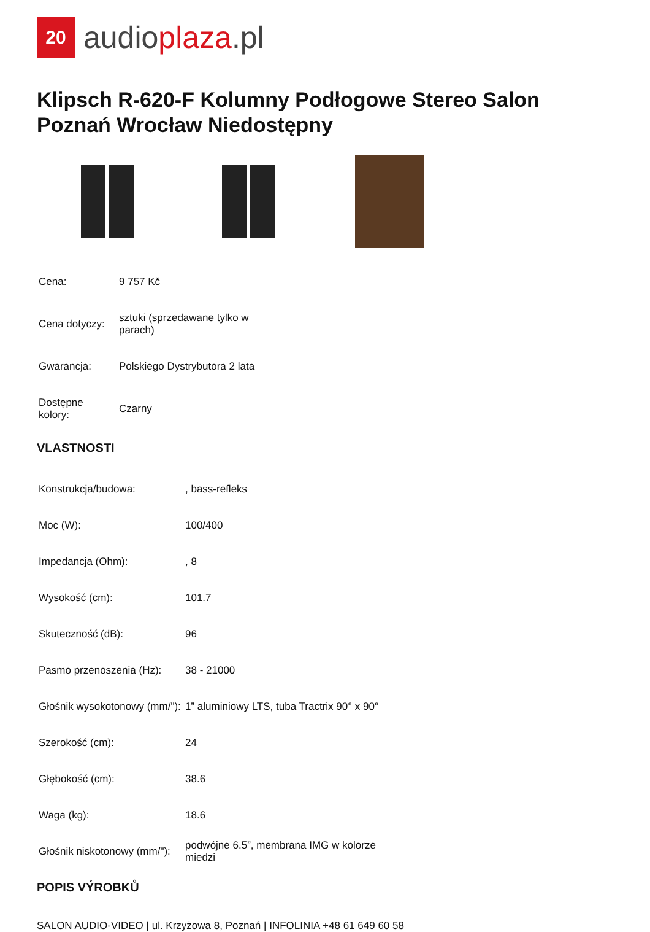20
audioplaza.pl
Klipsch R-620-F Kolumny Podłogowe Stereo Salon Poznań Wrocław Niedostępny
| Cena: | 9 757 Kč |
| Cena dotyczy: | sztuki (sprzedawane tylko w parach) |
| Gwarancja: | Polskiego Dystrybutora 2 lata |
| Dostępne kolory: | Czarny |
VLASTNOSTI
| Konstrukcja/budowa: | , bass-refleks |
| Moc (W): | 100/400 |
| Impedancja (Ohm): | , 8 |
| Wysokość (cm): | 101.7 |
| Skuteczność (dB): | 96 |
| Pasmo przenoszenia (Hz): | 38 - 21000 |
| Głośnik wysokotonowy (mm/"): | 1” aluminiowy LTS, tuba Tractrix 90° x 90° |
| Szerokość (cm): | 24 |
| Głębokość (cm): | 38.6 |
| Waga (kg): | 18.6 |
| Głośnik niskotonowy (mm/"): | podwójne 6.5”, membrana IMG w kolorze miedzi |
POPIS VÝROBKŮ
SALON AUDIO-VIDEO | ul. Krzyżowa 8, Poznań | INFOLINIA +48 61 649 60 58